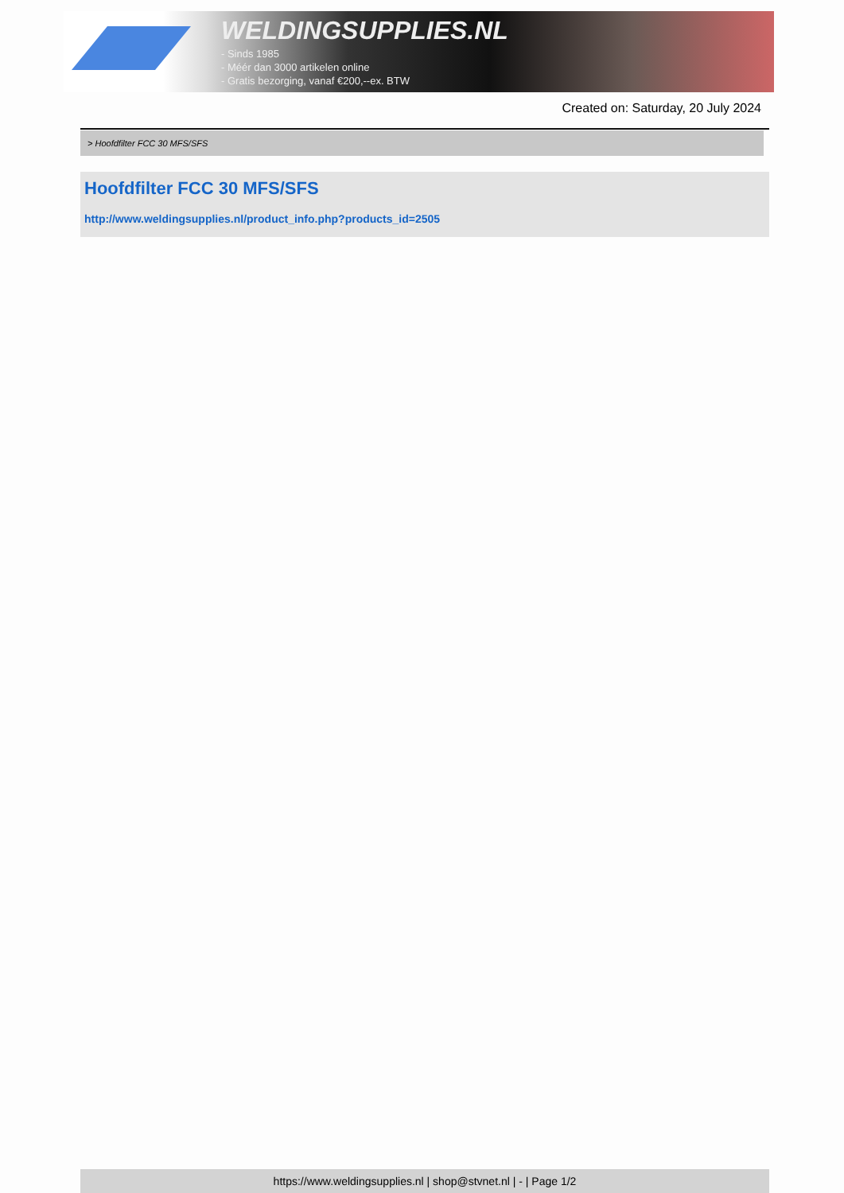WELDINGSUPPLIES.NL
- Sinds 1985
- Méér dan 3000 artikelen online
- Gratis bezorging, vanaf €200,--ex. BTW
Created on: Saturday, 20 July 2024
> Hoofdfilter FCC 30 MFS/SFS
Hoofdfilter FCC 30 MFS/SFS
http://www.weldingsupplies.nl/product_info.php?products_id=2505
https://www.weldingsupplies.nl | shop@stvnet.nl | - | Page 1/2